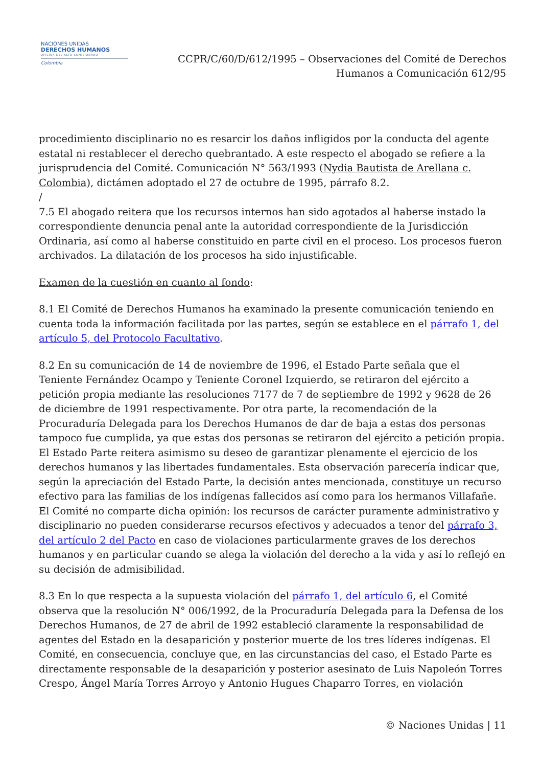NACIONES UNIDAS
DERECHOS HUMANOS
OFICINA DEL ALTO COMISIONADO
Colombia
CCPR/C/60/D/612/1995 – Observaciones del Comité de Derechos
Humanos a Comunicación 612/95
procedimiento disciplinario no es resarcir los daños infligidos por la conducta del agente estatal ni restablecer el derecho quebrantado. A este respecto el abogado se refiere a la jurisprudencia del Comité. Comunicación N° 563/1993 (Nydia Bautista de Arellana c. Colombia), dictámen adoptado el 27 de octubre de 1995, párrafo 8.2.
/
7.5 El abogado reitera que los recursos internos han sido agotados al haberse instado la correspondiente denuncia penal ante la autoridad correspondiente de la Jurisdicción Ordinaria, así como al haberse constituido en parte civil en el proceso. Los procesos fueron archivados. La dilatación de los procesos ha sido injustificable.
Examen de la cuestión en cuanto al fondo:
8.1 El Comité de Derechos Humanos ha examinado la presente comunicación teniendo en cuenta toda la información facilitada por las partes, según se establece en el párrafo 1, del artículo 5, del Protocolo Facultativo.
8.2 En su comunicación de 14 de noviembre de 1996, el Estado Parte señala que el Teniente Fernández Ocampo y Teniente Coronel Izquierdo, se retiraron del ejército a petición propia mediante las resoluciones 7177 de 7 de septiembre de 1992 y 9628 de 26 de diciembre de 1991 respectivamente. Por otra parte, la recomendación de la Procuraduría Delegada para los Derechos Humanos de dar de baja a estas dos personas tampoco fue cumplida, ya que estas dos personas se retiraron del ejército a petición propia. El Estado Parte reitera asimismo su deseo de garantizar plenamente el ejercicio de los derechos humanos y las libertades fundamentales. Esta observación parecería indicar que, según la apreciación del Estado Parte, la decisión antes mencionada, constituye un recurso efectivo para las familias de los indígenas fallecidos así como para los hermanos Villafañe. El Comité no comparte dicha opinión: los recursos de carácter puramente administrativo y disciplinario no pueden considerarse recursos efectivos y adecuados a tenor del párrafo 3, del artículo 2 del Pacto en caso de violaciones particularmente graves de los derechos humanos y en particular cuando se alega la violación del derecho a la vida y así lo reflejó en su decisión de admisibilidad.
8.3 En lo que respecta a la supuesta violación del párrafo 1, del artículo 6, el Comité observa que la resolución N° 006/1992, de la Procuraduría Delegada para la Defensa de los Derechos Humanos, de 27 de abril de 1992 estableció claramente la responsabilidad de agentes del Estado en la desaparición y posterior muerte de los tres líderes indígenas. El Comité, en consecuencia, concluye que, en las circunstancias del caso, el Estado Parte es directamente responsable de la desaparición y posterior asesinato de Luis Napoleón Torres Crespo, Ángel María Torres Arroyo y Antonio Hugues Chaparro Torres, en violación
© Naciones Unidas | 11